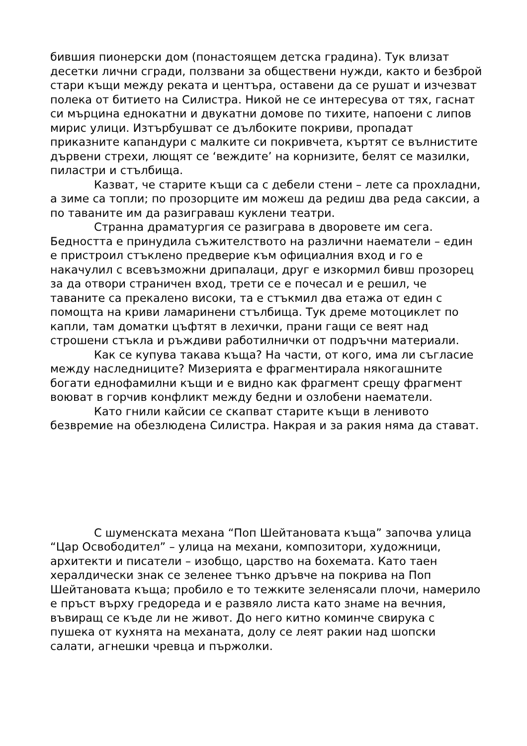бившия пионерски дом (понастоящем детска градина). Тук влизат десетки лични сгради, ползвани за обществени нужди, както и безброй стари къщи между реката и центъра, оставени да се рушат и изчезват полека от битието на Силистра. Никой не се интересува от тях, гаснат си мърцина еднокатни и двукатни домове по тихите, напоени с липов мирис улици. Изтърбушват се дълбоките покриви, пропадат приказните капандури с малките си покривчета, къртят се вълнистите дървени стрехи, лющят се ‘веждите’ на корнизите, белят се мазилки, пиластри и стълбища.
Казват, че старите къщи са с дебели стени – лете са прохладни, а зиме са топли; по прозорците им можеш да редиш два реда саксии, а по таваните им да разиграваш куклени театри.
Странна драматургия се разиграва в дворовете им сега. Бедността е принудила съжителството на различни наематели – един е пристроил стъклено предверие към официалния вход и го е накачулил с всевъзможни дрипалаци, друг е изкормил бивш прозорец за да отвори страничен вход, трети се е почесал и е решил, че таваните са прекалено високи, та е стъкмил два етажа от един с помощта на криви ламаринени стълбища. Тук дреме мотоциклет по капли, там доматки цъфтят в лехички, прани гащи се веят над строшени стъкла и ръждиви работилнички от подръчни материали.
Как се купува такава къща? На части, от кого, има ли съгласие между наследниците? Мизерията е фрагментирала някогашните богати еднофамилни къщи и е видно как фрагмент срещу фрагмент воюват в горчив конфликт между бедни и озлобени наематели.
Като гнили кайсии се скапват старите къщи в ленивото безвремие на обезлюдена Силистра. Накрая и за ракия няма да стават.
С шуменската механа “Поп Шейтановата къща” започва улица “Цар Освободител” – улица на механи, композитори, художници, архитекти и писатели – изобщо, царство на бохемата. Като таен хералдически знак се зеленее тънко дръвче на покрива на Поп Шейтановата къща; пробило е то тежките зеленясали плочи, намерило е пръст върху гредореда и е развяло листа като знаме на вечния, въвиращ се къде ли не живот. До него китно коминче свирука с пушека от кухнята на механата, долу се леят ракии над шопски салати, агнешки чревца и пържолки.